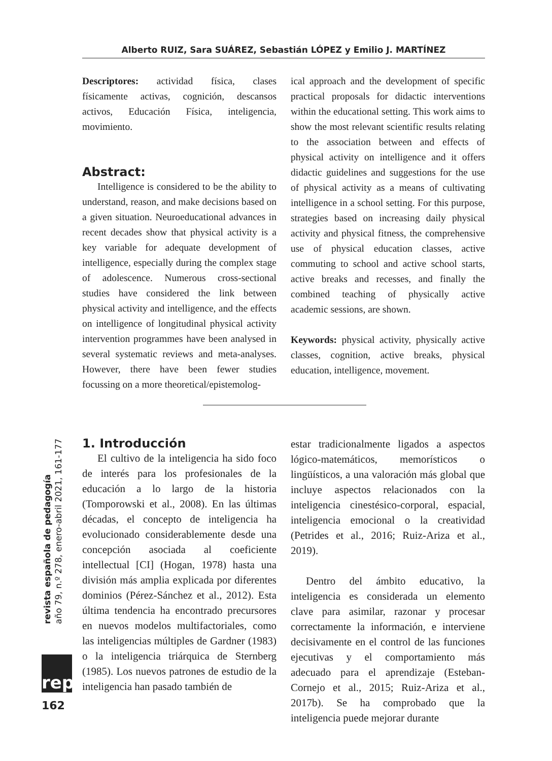Alberto RUIZ, Sara SUÁREZ, Sebastián LÓPEZ y Emilio J. MARTÍNEZ
Descriptores: actividad física, clases físicamente activas, cognición, descansos activos, Educación Física, inteligencia, movimiento.
Abstract:
Intelligence is considered to be the ability to understand, reason, and make decisions based on a given situation. Neuroeducational advances in recent decades show that physical activity is a key variable for adequate development of intelligence, especially during the complex stage of adolescence. Numerous cross-sectional studies have considered the link between physical activity and intelligence, and the effects on intelligence of longitudinal physical activity intervention programmes have been analysed in several systematic reviews and meta-analyses. However, there have been fewer studies focussing on a more theoretical/epistemolog-
ical approach and the development of specific practical proposals for didactic interventions within the educational setting. This work aims to show the most relevant scientific results relating to the association between and effects of physical activity on intelligence and it offers didactic guidelines and suggestions for the use of physical activity as a means of cultivating intelligence in a school setting. For this purpose, strategies based on increasing daily physical activity and physical fitness, the comprehensive use of physical education classes, active commuting to school and active school starts, active breaks and recesses, and finally the combined teaching of physically active academic sessions, are shown.
Keywords: physical activity, physically active classes, cognition, active breaks, physical education, intelligence, movement.
1. Introducción
El cultivo de la inteligencia ha sido foco de interés para los profesionales de la educación a lo largo de la historia (Tomporowski et al., 2008). En las últimas décadas, el concepto de inteligencia ha evolucionado considerablemente desde una concepción asociada al coeficiente intellectual [CI] (Hogan, 1978) hasta una división más amplia explicada por diferentes dominios (Pérez-Sánchez et al., 2012). Esta última tendencia ha encontrado precursores en nuevos modelos multifactoriales, como las inteligencias múltiples de Gardner (1983) o la inteligencia triárquica de Sternberg (1985). Los nuevos patrones de estudio de la inteligencia han pasado también de
estar tradicionalmente ligados a aspectos lógico-matemáticos, memorísticos o lingüísticos, a una valoración más global que incluye aspectos relacionados con la inteligencia cinestésico-corporal, espacial, inteligencia emocional o la creatividad (Petrides et al., 2016; Ruiz-Ariza et al., 2019).
Dentro del ámbito educativo, la inteligencia es considerada un elemento clave para asimilar, razonar y procesar correctamente la información, e interviene decisivamente en el control de las funciones ejecutivas y el comportamiento más adecuado para el aprendizaje (Esteban-Cornejo et al., 2015; Ruiz-Ariza et al., 2017b). Se ha comprobado que la inteligencia puede mejorar durante
revista española de pedagogía
año 79, n.º 278, enero-abril 2021, 161-177
rep
162